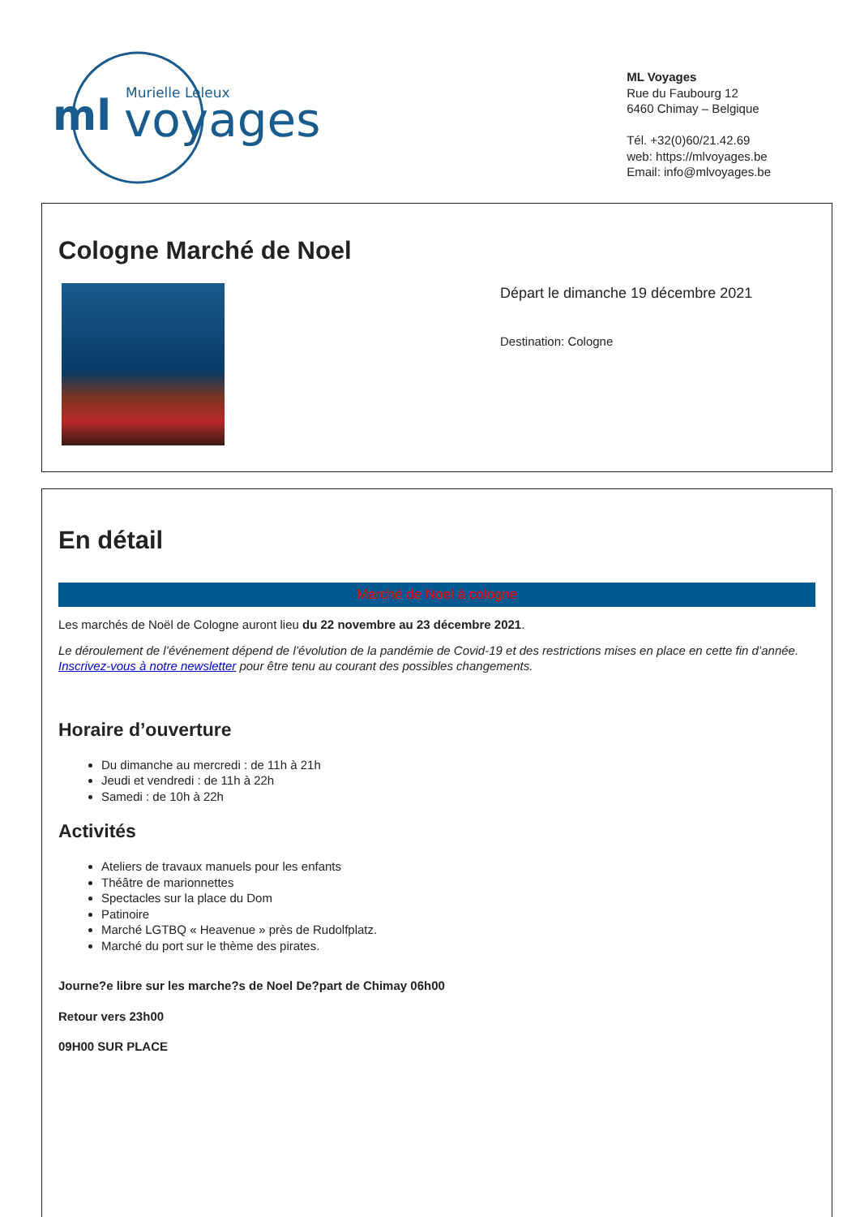ml
voyages
Murielle Leleux
ML Voyages
Rue du Faubourg 12
6460 Chimay – Belgique
Tél. +32(0)60/21.42.69
web: https://mlvoyages.be
Email: info@mlvoyages.be
Cologne Marché de Noel
Départ le dimanche 19 décembre 2021
Destination: Cologne
En détail
Marché de Noel à cologne
Les marchés de Noël de Cologne auront lieu du 22 novembre au 23 décembre 2021.
Le déroulement de l’événement dépend de l’évolution de la pandémie de Covid-19 et des restrictions mises en place en cette fin d’année. Inscrivez-vous à notre newsletter pour être tenu au courant des possibles changements.
Horaire d’ouverture
Du dimanche au mercredi : de 11h à 21h
Jeudi et vendredi : de 11h à 22h
Samedi : de 10h à 22h
Activités
Ateliers de travaux manuels pour les enfants
Théâtre de marionnettes
Spectacles sur la place du Dom
Patinoire
Marché LGTBQ « Heavenue » près de Rudolfplatz.
Marché du port sur le thème des pirates.
Journe?e libre sur les marche?s de Noel De?part de Chimay 06h00
Retour vers 23h00
09H00 SUR PLACE